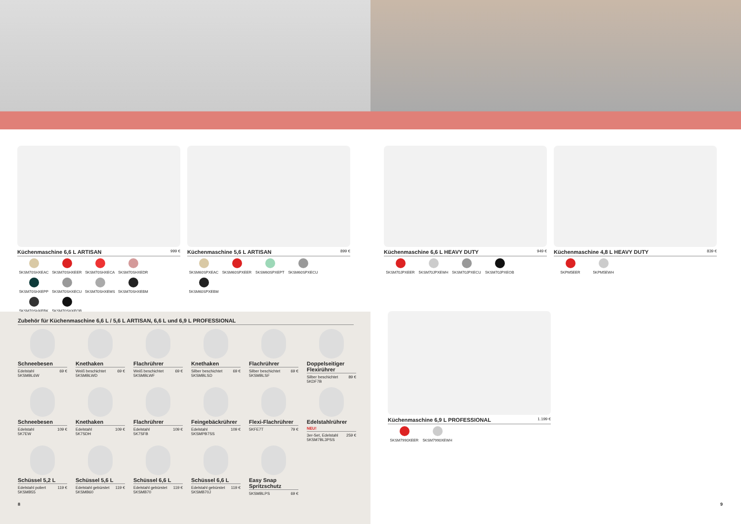Küchenmaschine 6,6 L ARTISAN 999 €
5KSM70SHXEAC
5KSM70SHXEER
5KSM70SHXECA
5KSM70SHXEDR
5KSM70SHXEPP
5KSM70SHXECU
5KSM70SHXEMS
5KSM70SHXEBM
5KSM70SHXEBK
5KSM70SHXEOB
Küchenmaschine 5,6 L ARTISAN 899 €
5KSM60SPXEAC
5KSM60SPXEER
5KSM60SPXEPT
5KSM60SPXECU
5KSM60SPXEBM
Küchenmaschine 6,6 L HEAVY DUTY 949 €
5KSM70JPXEER
5KSM70JPXEWH
5KSM70JPXECU
5KSM70JPXEOB
Küchenmaschine 4,8 L HEAVY DUTY 839 €
5KPM5EER
5KPM5EWH
Zubehör für Küchenmaschine 6,6 L / 5,6 L ARTISAN, 6,6 L und 6,9 L PROFESSIONAL
Schneebesen
Edelstahl
5KSMBL6W 69 €
Knethaken
Weiß beschichtet
5KSMBLWD 69 €
Flachrührer
Weiß beschichtet
5KSMBLWF 69 €
Knethaken
Silber beschichtet
5KSMBLSD 69 €
Flachrührer
Silber beschichtet
5KSMBLSF 69 €
Doppelseitiger Flexirührer
Silber beschichtet
5KDF7B 89 €
Schneebesen
Edelstahl
5K7EW 109 €
Knethaken
Edelstahl
5K7SDH 109 €
Flachrührer
Edelstahl
5K7SFB 109 €
Feingebäckrührer
Edelstahl
5KSMPB7SS 109 €
Flexi-Flachrührer
5KFE7T 79 €
Edelstahlrührer NEU!
3er-Set, Edelstahl
5KSM7BL3PSS 259 €
Schüssel 5,2 L
Edelstahl poliert
5KSMB55 119 €
Schüssel 5,6 L
Edelstahl gebürstet
5KSMB60 119 €
Schüssel 6,6 L
Edelstahl gebürstet
5KSMB70 119 €
Schüssel 6,6 L
Edelstahl gebürstet
5KSMB70J 119 €
Easy Snap Spritzschutz
5KSMBLPS 69 €
Küchenmaschine 6,9 L PROFESSIONAL 1.199 €
5KSM7990XEER
5KSM7990XEWH
8 9